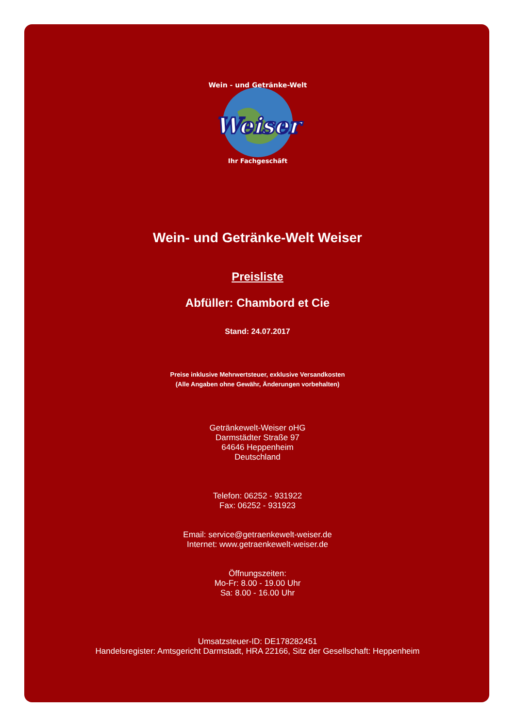Weiser
Wein - und Getränke-Welt
Ihr Fachgeschäft
Wein- und Getränke-Welt Weiser
Preisliste
Abfüller: Chambord et Cie
Stand: 24.07.2017
Preise inklusive Mehrwertsteuer, exklusive Versandkosten
(Alle Angaben ohne Gewähr, Änderungen vorbehalten)
Getränkewelt-Weiser oHG
Darmstädter Straße 97
64646 Heppenheim
Deutschland
Telefon: 06252 - 931922
Fax: 06252 - 931923
Email: service@getraenkewelt-weiser.de
Internet: www.getraenkewelt-weiser.de
Öffnungszeiten:
Mo-Fr: 8.00 - 19.00 Uhr
Sa: 8.00 - 16.00 Uhr
Umsatzsteuer-ID: DE178282451
Handelsregister: Amtsgericht Darmstadt, HRA 22166, Sitz der Gesellschaft: Heppenheim